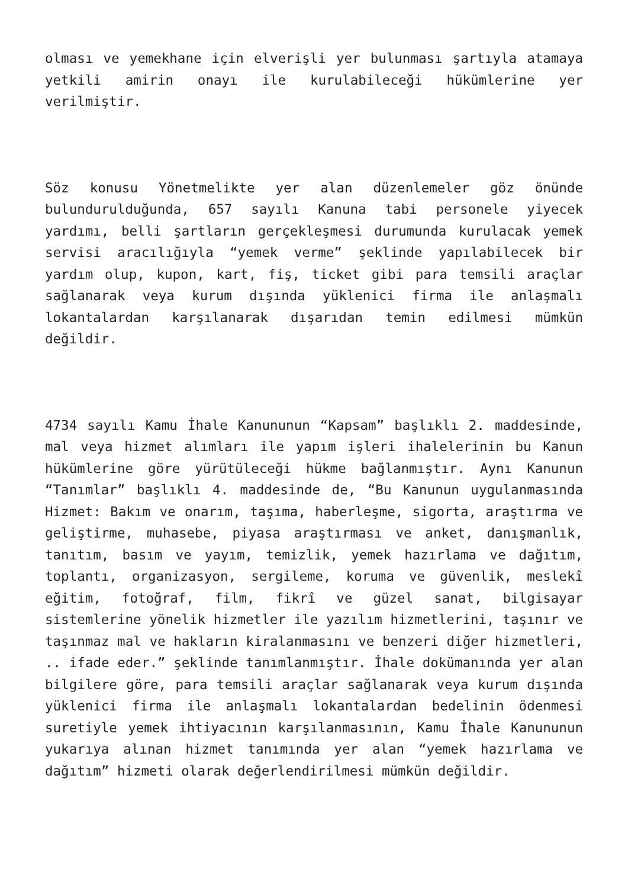olması ve yemekhane için elverişli yer bulunması şartıyla atamaya yetkili amirin onayı ile kurulabileceği hükümlerine yer verilmiştir.
Söz konusu Yönetmelikte yer alan düzenlemeler göz önünde bulundurulduğunda, 657 sayılı Kanuna tabi personele yiyecek yardımı, belli şartların gerçekleşmesi durumunda kurulacak yemek servisi aracılığıyla “yemek verme” şeklinde yapılabilecek bir yardım olup, kupon, kart, fiş, ticket gibi para temsili araçlar sağlanarak veya kurum dışında yüklenici firma ile anlaşmalı lokantalardan karşılanarak dışarıdan temin edilmesi mümkün değildir.
4734 sayılı Kamu İhale Kanununun “Kapsam” başlıklı 2. maddesinde, mal veya hizmet alımları ile yapım işleri ihalelerinin bu Kanun hükümlerine göre yürütüleceği hükme bağlanmıştır. Aynı Kanunun “Tanımlar” başlıklı 4. maddesinde de, “Bu Kanunun uygulanmasında Hizmet: Bakım ve onarım, taşıma, haberleşme, sigorta, araştırma ve geliştirme, muhasebe, piyasa araştırması ve anket, danışmanlık, tanıtım, basım ve yayım, temizlik, yemek hazırlama ve dağıtım, toplantı, organizasyon, sergileme, koruma ve güvenlik, meslekî eğitim, fotoğraf, film, fikrî ve güzel sanat, bilgisayar sistemlerine yönelik hizmetler ile yazılım hizmetlerini, taşınır ve taşınmaz mal ve hakların kiralanmasını ve benzeri diğer hizmetleri, .. ifade eder.” şeklinde tanımlanmıştır. İhale dokümanında yer alan bilgilere göre, para temsili araçlar sağlanarak veya kurum dışında yüklenici firma ile anlaşmalı lokantalardan bedelinin ödenmesi suretiyle yemek ihtiyacının karşılanmasının, Kamu İhale Kanununun yukarıya alınan hizmet tanımında yer alan “yemek hazırlama ve dağıtım” hizmeti olarak değerlendirilmesi mümkün değildir.